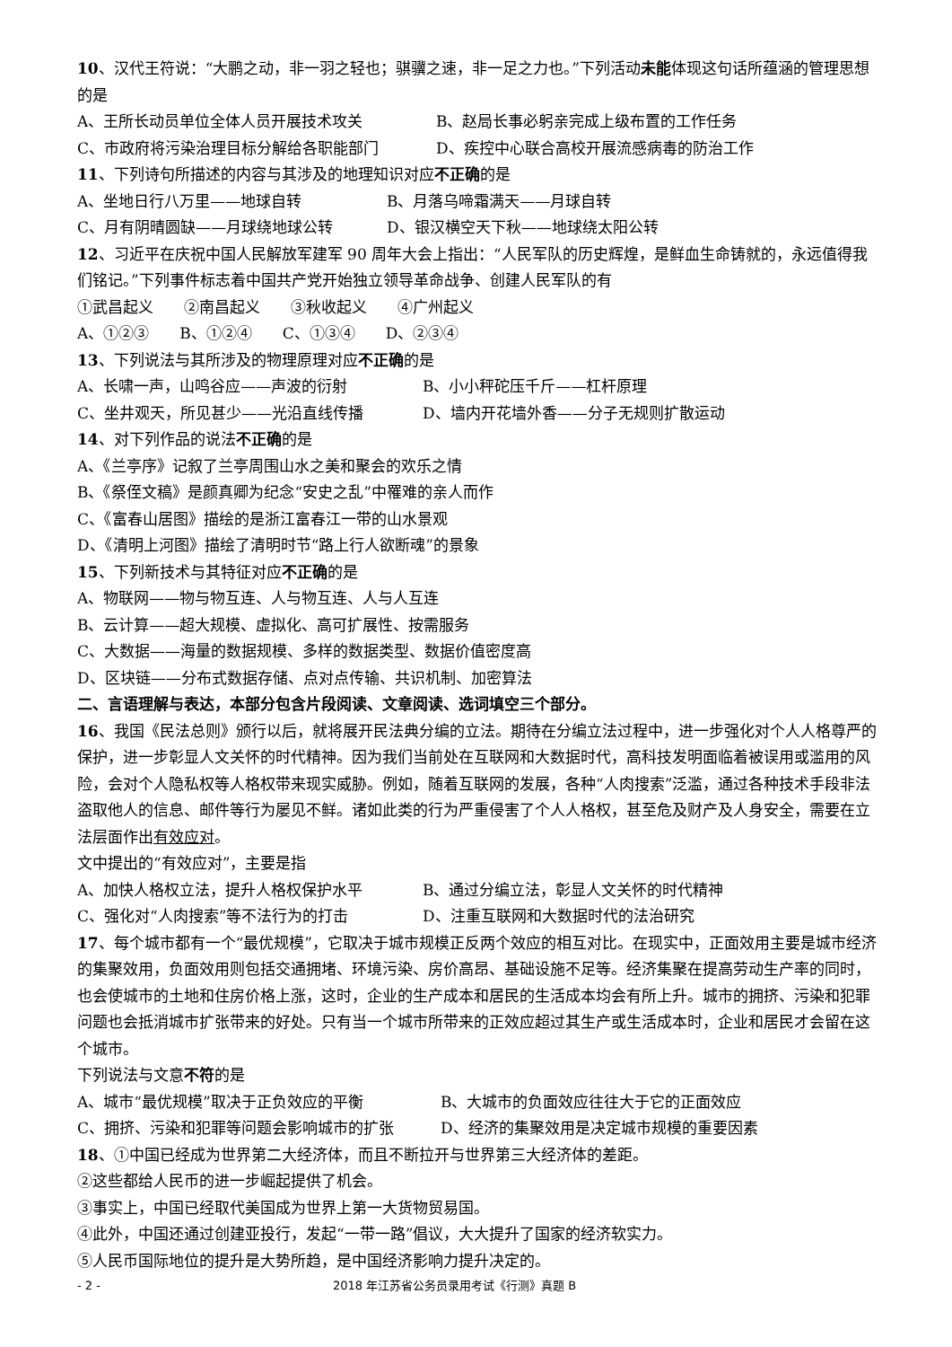10、汉代王符说：“大鹏之动，非一羽之轻也；骐骥之速，非一足之力也。”下列活动未能体现这句话所蕴涵的管理思想的是
A、王所长动员单位全体人员开展技术攻关 B、赵局长事必躬亲完成上级布置的工作任务
C、市政府将污染治理目标分解给各职能部门 D、疾控中心联合高校开展流感病毒的防治工作
11、下列诗句所描述的内容与其涉及的地理知识对应不正确的是
A、坐地日行八万里——地球自转 B、月落乌啼霜满天——月球自转
C、月有阴晴圆缺——月球绕地球公转 D、银汉横空天下秋——地球绕太阳公转
12、习近平在庆祝中国人民解放军建军 90 周年大会上指出：“人民军队的历史辉煌，是鲜血生命铸就的，永远值得我们铭记。”下列事件标志着中国共产党开始独立领导革命战争、创建人民军队的有
①武昌起义　　②南昌起义　　③秋收起义　　④广州起义
A、①②③　　B、①②④　　C、①③④　　D、②③④
13、下列说法与其所涉及的物理原理对应不正确的是
A、长啸一声，山鸣谷应——声波的衍射 B、小小秤砣压千斤——杠杆原理
C、坐井观天，所见甚少——光沿直线传播 D、墙内开花墙外香——分子无规则扩散运动
14、对下列作品的说法不正确的是
A、《兰亭序》记叙了兰亭周围山水之美和聚会的欢乐之情
B、《祭侄文稿》是颜真卿为纪念“安史之乱”中罹难的亲人而作
C、《富春山居图》描绘的是浙江富春江一带的山水景观
D、《清明上河图》描绘了清明时节“路上行人欲断魂”的景象
15、下列新技术与其特征对应不正确的是
A、物联网——物与物互连、人与物互连、人与人互连
B、云计算——超大规模、虚拟化、高可扩展性、按需服务
C、大数据——海量的数据规模、多样的数据类型、数据价值密度高
D、区块链——分布式数据存储、点对点传输、共识机制、加密算法
二、言语理解与表达，本部分包含片段阅读、文章阅读、选词填空三个部分。
16、我国《民法总则》颁行以后，就将展开民法典分编的立法。期待在分编立法过程中，进一步强化对个人人格尊严的保护，进一步彰显人文关怀的时代精神。因为我们当前处在互联网和大数据时代，高科技发明面临着被误用或滥用的风险，会对个人隐私权等人格权带来现实威胁。例如，随着互联网的发展，各种“人肉搜索”泛滥，通过各种技术手段非法盗取他人的信息、邮件等行为屡见不鲜。诸如此类的行为严重侵害了个人人格权，甚至危及财产及人身安全，需要在立法层面作出有效应对。
文中提出的“有效应对”，主要是指
A、加快人格权立法，提升人格权保护水平 B、通过分编立法，彰显人文关怀的时代精神
C、强化对“人肉搜索”等不法行为的打击 D、注重互联网和大数据时代的法治研究
17、每个城市都有一个“最优规模”，它取决于城市规模正反两个效应的相互对比。在现实中，正面效用主要是城市经济的集聚效用，负面效用则包括交通拥堵、环境污染、房价高昂、基础设施不足等。经济集聚在提高劳动生产率的同时，也会使城市的土地和住房价格上涨，这时，企业的生产成本和居民的生活成本均会有所上升。城市的拥挤、污染和犯罪问题也会抵消城市扩张带来的好处。只有当一个城市所带来的正效应超过其生产或生活成本时，企业和居民才会留在这个城市。
下列说法与文意不符的是
A、城市“最优规模”取决于正负效应的平衡 B、大城市的负面效应往往大于它的正面效应
C、拥挤、污染和犯罪等问题会影响城市的扩张 D、经济的集聚效用是决定城市规模的重要因素
18、①中国已经成为世界第二大经济体，而且不断拉开与世界第三大经济体的差距。
②这些都给人民币的进一步崛起提供了机会。
③事实上，中国已经取代美国成为世界上第一大货物贸易国。
④此外，中国还通过创建亚投行，发起“一带一路”倡议，大大提升了国家的经济软实力。
⑤人民币国际地位的提升是大势所趋，是中国经济影响力提升决定的。
- 2 - 2018 年江苏省公务员录用考试《行测》真题 B